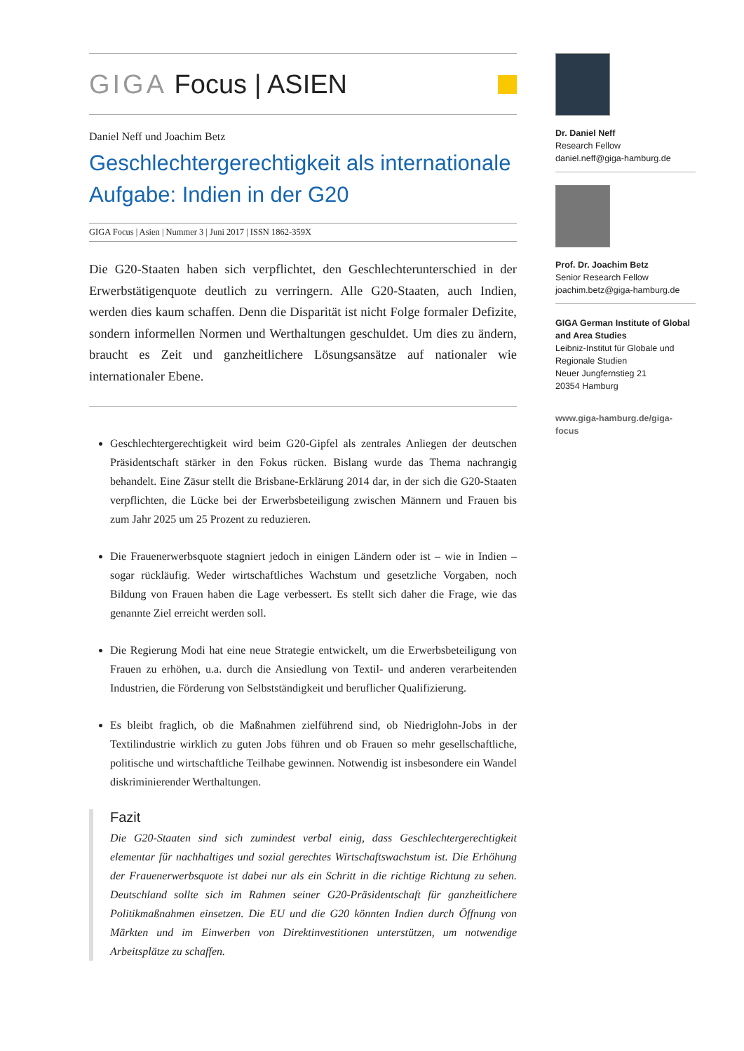GIGA Focus | ASIEN
Daniel Neff und Joachim Betz
Geschlechtergerechtigkeit als internationale Aufgabe: Indien in der G20
GIGA Focus | Asien | Nummer 3 | Juni 2017 | ISSN 1862-359X
Die G20-Staaten haben sich verpflichtet, den Geschlechterunterschied in der Erwerbstätigenquote deutlich zu verringern. Alle G20-Staaten, auch Indien, werden dies kaum schaffen. Denn die Disparität ist nicht Folge formaler Defizite, sondern informellen Normen und Werthaltungen geschuldet. Um dies zu ändern, braucht es Zeit und ganzheitlichere Lösungsansätze auf nationaler wie internationaler Ebene.
Geschlechtergerechtigkeit wird beim G20-Gipfel als zentrales Anliegen der deutschen Präsidentschaft stärker in den Fokus rücken. Bislang wurde das Thema nachrangig behandelt. Eine Zäsur stellt die Brisbane-Erklärung 2014 dar, in der sich die G20-Staaten verpflichten, die Lücke bei der Erwerbsbeteiligung zwischen Männern und Frauen bis zum Jahr 2025 um 25 Prozent zu reduzieren.
Die Frauenerwerbsquote stagniert jedoch in einigen Ländern oder ist – wie in Indien – sogar rückläufig. Weder wirtschaftliches Wachstum und gesetzliche Vorgaben, noch Bildung von Frauen haben die Lage verbessert. Es stellt sich daher die Frage, wie das genannte Ziel erreicht werden soll.
Die Regierung Modi hat eine neue Strategie entwickelt, um die Erwerbsbeteiligung von Frauen zu erhöhen, u.a. durch die Ansiedlung von Textil- und anderen verarbeitenden Industrien, die Förderung von Selbstständigkeit und beruflicher Qualifizierung.
Es bleibt fraglich, ob die Maßnahmen zielführend sind, ob Niedriglohn-Jobs in der Textilindustrie wirklich zu guten Jobs führen und ob Frauen so mehr gesellschaftliche, politische und wirtschaftliche Teilhabe gewinnen. Notwendig ist insbesondere ein Wandel diskriminierender Werthaltungen.
Fazit
Die G20-Staaten sind sich zumindest verbal einig, dass Geschlechtergerechtigkeit elementar für nachhaltiges und sozial gerechtes Wirtschaftswachstum ist. Die Erhöhung der Frauenerwerbsquote ist dabei nur als ein Schritt in die richtige Richtung zu sehen. Deutschland sollte sich im Rahmen seiner G20-Präsidentschaft für ganzheitlichere Politikmaßnahmen einsetzen. Die EU und die G20 könnten Indien durch Öffnung von Märkten und im Einwerben von Direktinvestitionen unterstützen, um notwendige Arbeitsplätze zu schaffen.
Dr. Daniel Neff
Research Fellow
daniel.neff@giga-hamburg.de
Prof. Dr. Joachim Betz
Senior Research Fellow
joachim.betz@giga-hamburg.de
GIGA German Institute of Global and Area Studies
Leibniz-Institut für Globale und Regionale Studien
Neuer Jungfernstieg 21
20354 Hamburg
www.giga-hamburg.de/giga-focus